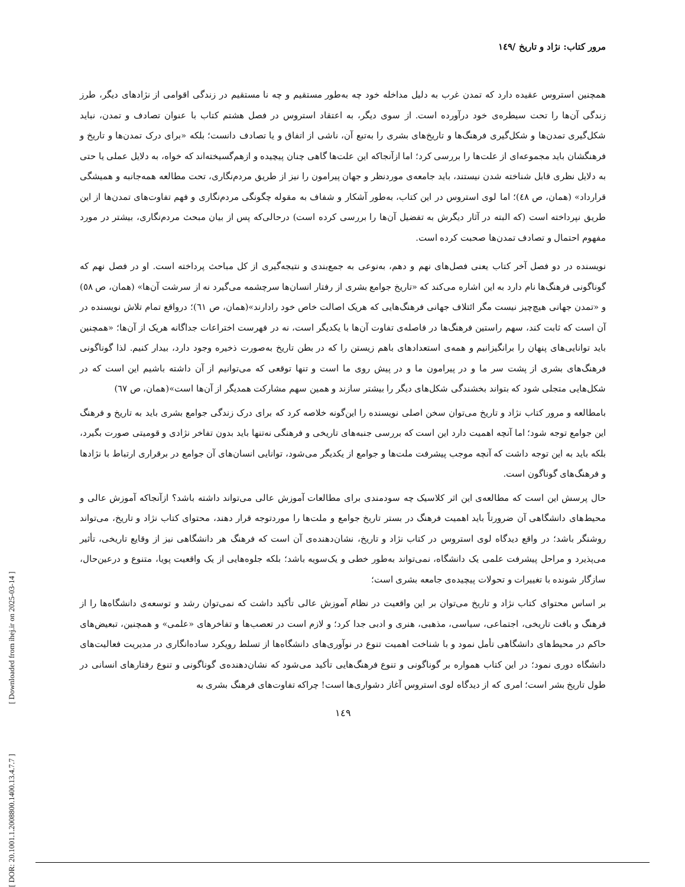[ DOR: 20.1001.1.2008800.1400.13.4.7.7 ] [ Downloaded from ihej.ir on 2025-03-14 ]
مرور کتاب: نژاد و تاریخ /۱٤۹
همچنین استروس عقیده دارد که تمدن غرب به دلیل مداخله خود چه به‌طور مستقیم و چه نا مستقیم در زندگی اقوامی از نژادهای دیگر، طرز زندگی آن‌ها را تحت سیطره‌ی خود درآورده است. از سوی دیگر، به اعتقاد استروس در فصل هشتم کتاب با عنوان تصادف و تمدن، نباید شکل‌گیری تمدن‌ها و شکل‌گیری فرهنگ‌ها و تاریخ‌های بشری را به‌تبع آن، ناشی از اتفاق و یا تصادف دانست؛ بلکه «برای درک تمدن‌ها و تاریخ و فرهنگشان باید مجموعه‌ای از علت‌ها را بررسی کرد؛ اما ازآنجاکه این علت‌ها گاهی چنان پیچیده و ازهم‌گسیخته‌اند که خواه، به دلایل عملی یا حتی به دلایل نظری قابل شناخته شدن نیستند، باید جامعه‌ی موردنظر و جهان پیرامون را نیز از طریق مردم‌نگاری، تحت مطالعه همه‌جانبه و همیشگی قرارداد» (همان، ص ٤٨)؛ اما لوی استروس در این کتاب، به‌طور آشکار و شفاف به مقوله چگونگی مردم‌نگاری و فهم تفاوت‌های تمدن‌ها از این طریق نپرداخته است (که البته در آثار دیگرش به تفضیل آن‌ها را بررسی کرده است) درحالی‌که پس از بیان مبحث مردم‌نگاری، بیشتر در مورد مفهوم احتمال و تصادف تمدن‌ها صحبت کرده است.
نویسنده در دو فصل آخر کتاب یعنی فصل‌های نهم و دهم، به‌نوعی به جمع‌بندی و نتیجه‌گیری از کل مباحث پرداخته است. او در فصل نهم که گوناگونی فرهنگ‌ها نام دارد به این اشاره می‌کند که «تاریخ جوامع بشری از رفتار انسان‌ها سرچشمه می‌گیرد نه از سرشت آن‌ها» (همان، ص ٥٨) و «تمدن جهانی هیچ‌چیز نیست مگر ائتلاف جهانی فرهنگ‌هایی که هریک اصالت خاص خود رادارند»(همان، ص ٦١)؛ درواقع تمام تلاش نویسنده در آن است که ثابت کند، سهم راستین فرهنگ‌ها در فاصله‌ی تفاوت آن‌ها با یکدیگر است، نه در فهرست اختراعات جداگانه هریک از آن‌ها؛ «همچنین باید توانایی‌های پنهان را برانگیزانیم و همه‌ی استعدادهای باهم زیستن را که در بطن تاریخ به‌صورت ذخیره وجود دارد، بیدار کنیم. لذا گوناگونی فرهنگ‌های بشری از پشت سر ما و در پیرامون ما و در پیش روی ما است و تنها توقعی که می‌توانیم از آن داشته باشیم این است که در شکل‌هایی متجلی شود که بتواند بخشندگی شکل‌های دیگر را بیشتر سازند و همین سهم مشارکت همدیگر از آن‌ها است»(همان، ص ٦٧)
بامطالعه و مرور کتاب نژاد و تاریخ می‌توان سخن اصلی نویسنده را این‌گونه خلاصه کرد که برای درک زندگی جوامع بشری باید به تاریخ و فرهنگ این جوامع توجه شود؛ اما آنچه اهمیت دارد این است که بررسی جنبه‌های تاریخی و فرهنگی نه‌تنها باید بدون تفاخر نژادی و قومیتی صورت بگیرد، بلکه باید به این توجه داشت که آنچه موجب پیشرفت ملت‌ها و جوامع از یکدیگر می‌شود، توانایی انسان‌های آن جوامع در برقراری ارتباط با نژادها و فرهنگ‌های گوناگون است.
حال پرسش این است که مطالعه‌ی این اثر کلاسیک چه سودمندی برای مطالعات آموزش عالی می‌تواند داشته باشد؟ ازآنجاکه آموزش عالی و محیط‌های دانشگاهی آن ضرورتاً باید اهمیت فرهنگ در بستر تاریخ جوامع و ملت‌ها را موردتوجه قرار دهند، محتوای کتاب نژاد و تاریخ، می‌تواند روشنگر باشد؛ در واقع دیدگاه لوی استروس در کتاب نژاد و تاریخ، نشان‌دهنده‌ی آن است که فرهنگ هر دانشگاهی نیز از وقایع تاریخی، تأثیر می‌پذیرد و مراحل پیشرفت علمی یک دانشگاه، نمی‌تواند به‌طور خطی و یک‌سویه باشد؛ بلکه جلوه‌هایی از یک واقعیت پویا، متنوع و درعین‌حال، سازگار شونده با تغییرات و تحولات پیچیده‌ی جامعه بشری است؛
بر اساس محتوای کتاب نژاد و تاریخ می‌توان بر این واقعیت در نظام آموزش عالی تأکید داشت که نمی‌توان رشد و توسعه‌ی دانشگاه‌ها را از فرهنگ و بافت تاریخی، اجتماعی، سیاسی، مذهبی، هنری و ادبی جدا کرد؛ و لازم است در تعصب‌ها و تفاخرهای «علمی» و همچنین، تبعیض‌های حاکم در محیط‌های دانشگاهی تأمل نمود و با شناخت اهمیت تنوع در نوآوری‌های دانشگاه‌ها از تسلط رویکرد ساده‌انگاری در مدیریت فعالیت‌های دانشگاه دوری نمود؛ در این کتاب همواره بر گوناگونی و تنوع فرهنگ‌هایی تأکید می‌شود که نشان‌دهنده‌ی گوناگونی و تنوع رفتارهای انسانی در طول تاریخ بشر است؛ امری که از دیدگاه لوی استروس آغاز دشواری‌ها است! چراکه تفاوت‌های فرهنگ بشری به
۱٤۹